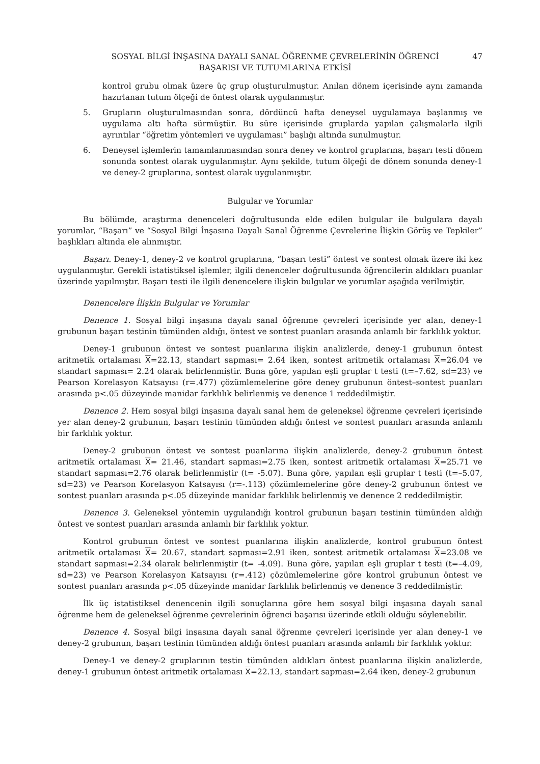SOSYAL BİLGİ İNŞASINA DAYALI SANAL ÖĞRENME ÇEVRELERİNİN ÖĞRENCİ
BAŞARISI VE TUTUMLARINA ETKİSİ
47
kontrol grubu olmak üzere üç grup oluşturulmuştur. Anılan dönem içerisinde aynı zamanda hazırlanan tutum ölçeği de öntest olarak uygulanmıştır.
5. Grupların oluşturulmasından sonra, dördüncü hafta deneysel uygulamaya başlanmış ve uygulama altı hafta sürmüştür. Bu süre içerisinde gruplarda yapılan çalışmalarla ilgili ayrıntılar “öğretim yöntemleri ve uygulaması” başlığı altında sunulmuştur.
6. Deneysel işlemlerin tamamlanmasından sonra deney ve kontrol gruplarına, başarı testi dönem sonunda sontest olarak uygulanmıştır. Aynı şekilde, tutum ölçeği de dönem sonunda deney-1 ve deney-2 gruplarına, sontest olarak uygulanmıştır.
Bulgular ve Yorumlar
Bu bölümde, araştırma denenceleri doğrultusunda elde edilen bulgular ile bulgulara dayalı yorumlar, “Başarı” ve “Sosyal Bilgi İnşasına Dayalı Sanal Öğrenme Çevrelerine İlişkin Görüş ve Tepkiler” başlıkları altında ele alınmıştır.
Başarı. Deney-1, deney-2 ve kontrol gruplarına, “başarı testi” öntest ve sontest olmak üzere iki kez uygulanmıştır. Gerekli istatistiksel işlemler, ilgili denenceler doğrultusunda öğrencilerin aldıkları puanlar üzerinde yapılmıştır. Başarı testi ile ilgili denencelere ilişkin bulgular ve yorumlar aşağıda verilmiştir.
Denencelere İlişkin Bulgular ve Yorumlar
Denence 1. Sosyal bilgi inşasına dayalı sanal öğrenme çevreleri içerisinde yer alan, deney-1 grubunun başarı testinin tümünden aldığı, öntest ve sontest puanları arasında anlamlı bir farklılık yoktur.
Deney-1 grubunun öntest ve sontest puanlarına ilişkin analizlerde, deney-1 grubunun öntest aritmetik ortalaması X=22.13, standart sapması= 2.64 iken, sontest aritmetik ortalaması X=26.04 ve standart sapması= 2.24 olarak belirlenmiştir. Buna göre, yapılan eşli gruplar t testi (t=–7.62, sd=23) ve Pearson Korelasyon Katsayısı (r=.477) çözümlemelerine göre deney grubunun öntest–sontest puanları arasında p<.05 düzeyinde manidar farklılık belirlenmiş ve denence 1 reddedilmiştir.
Denence 2. Hem sosyal bilgi inşasına dayalı sanal hem de geleneksel öğrenme çevreleri içerisinde yer alan deney-2 grubunun, başarı testinin tümünden aldığı öntest ve sontest puanları arasında anlamlı bir farklılık yoktur.
Deney-2 grubunun öntest ve sontest puanlarına ilişkin analizlerde, deney-2 grubunun öntest aritmetik ortalaması X= 21.46, standart sapması=2.75 iken, sontest aritmetik ortalaması X=25.71 ve standart sapması=2.76 olarak belirlenmiştir (t= -5.07). Buna göre, yapılan eşli gruplar t testi (t=–5.07, sd=23) ve Pearson Korelasyon Katsayısı (r=-.113) çözümlemelerine göre deney-2 grubunun öntest ve sontest puanları arasında p<.05 düzeyinde manidar farklılık belirlenmiş ve denence 2 reddedilmiştir.
Denence 3. Geleneksel yöntemin uygulandığı kontrol grubunun başarı testinin tümünden aldığı öntest ve sontest puanları arasında anlamlı bir farklılık yoktur.
Kontrol grubunun öntest ve sontest puanlarına ilişkin analizlerde, kontrol grubunun öntest aritmetik ortalaması X= 20.67, standart sapması=2.91 iken, sontest aritmetik ortalaması X=23.08 ve standart sapması=2.34 olarak belirlenmiştir (t= -4.09). Buna göre, yapılan eşli gruplar t testi (t=–4.09, sd=23) ve Pearson Korelasyon Katsayısı (r=.412) çözümlemelerine göre kontrol grubunun öntest ve sontest puanları arasında p<.05 düzeyinde manidar farklılık belirlenmiş ve denence 3 reddedilmiştir.
İlk üç istatistiksel denencenin ilgili sonuçlarına göre hem sosyal bilgi inşasına dayalı sanal öğrenme hem de geleneksel öğrenme çevrelerinin öğrenci başarısı üzerinde etkili olduğu söylenebilir.
Denence 4. Sosyal bilgi inşasına dayalı sanal öğrenme çevreleri içerisinde yer alan deney-1 ve deney-2 grubunun, başarı testinin tümünden aldığı öntest puanları arasında anlamlı bir farklılık yoktur.
Deney-1 ve deney-2 gruplarının testin tümünden aldıkları öntest puanlarına ilişkin analizlerde, deney-1 grubunun öntest aritmetik ortalaması X=22.13, standart sapması=2.64 iken, deney-2 grubunun